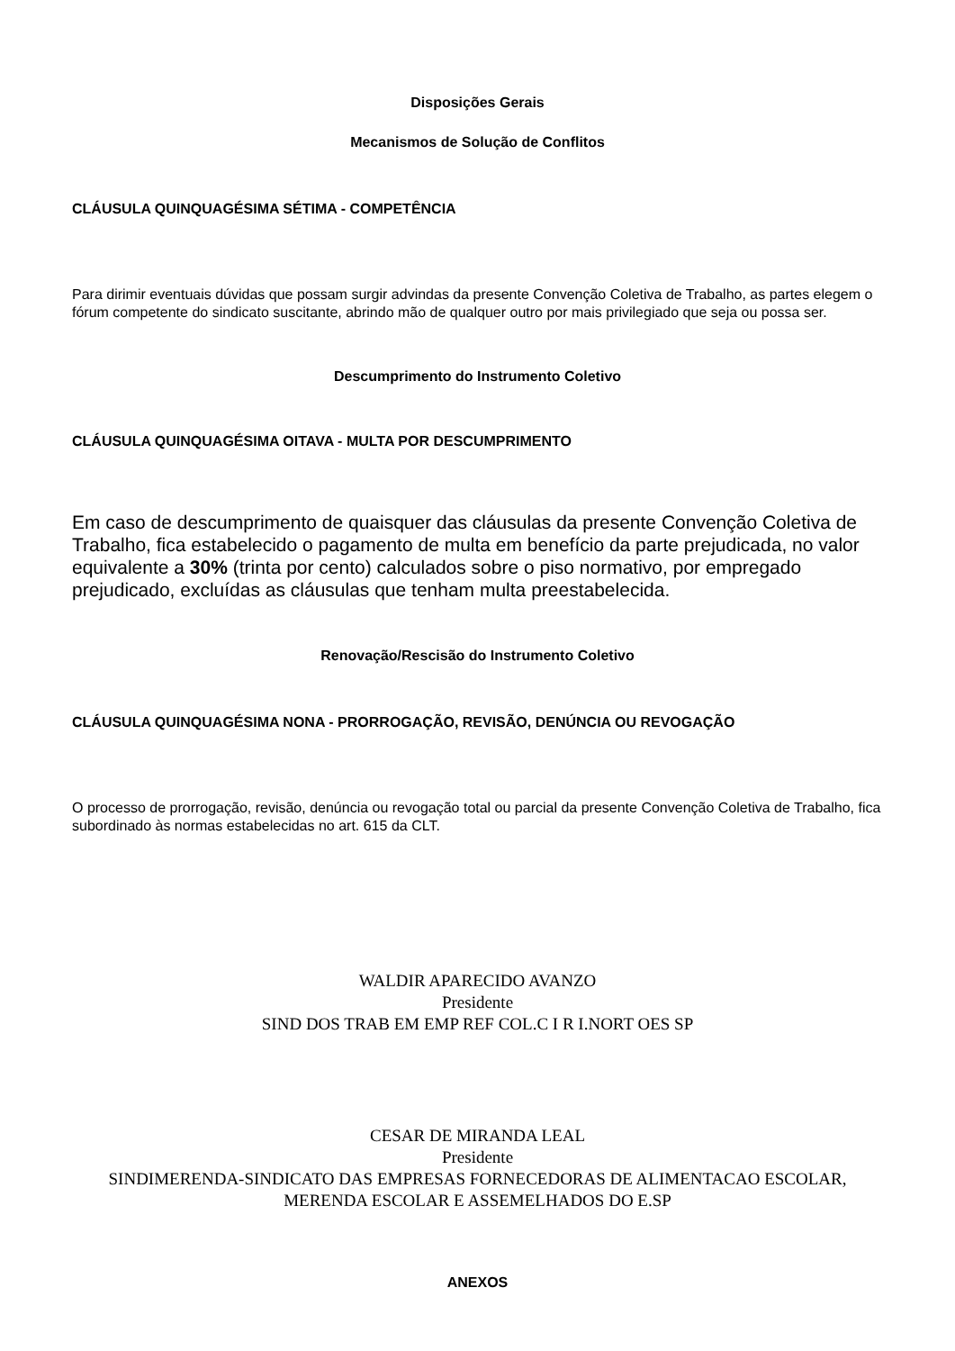Disposições Gerais
Mecanismos de Solução de Conflitos
CLÁUSULA QUINQUAGÉSIMA SÉTIMA - COMPETÊNCIA
Para dirimir eventuais dúvidas que possam surgir advindas da presente Convenção Coletiva de Trabalho, as partes elegem o fórum competente do sindicato suscitante, abrindo mão de qualquer outro por mais privilegiado que seja ou possa ser.
Descumprimento do Instrumento Coletivo
CLÁUSULA QUINQUAGÉSIMA OITAVA - MULTA POR DESCUMPRIMENTO
Em caso de descumprimento de quaisquer das cláusulas da presente Convenção Coletiva de Trabalho, fica estabelecido o pagamento de multa em benefício da parte prejudicada, no valor equivalente a 30% (trinta por cento) calculados sobre o piso normativo, por empregado prejudicado, excluídas as cláusulas que tenham multa preestabelecida.
Renovação/Rescisão do Instrumento Coletivo
CLÁUSULA QUINQUAGÉSIMA NONA - PRORROGAÇÃO, REVISÃO, DENÚNCIA OU REVOGAÇÃO
O processo de prorrogação, revisão, denúncia ou revogação total ou parcial da presente Convenção Coletiva de Trabalho, fica subordinado às normas estabelecidas no art. 615 da CLT.
WALDIR APARECIDO AVANZO
Presidente
SIND DOS TRAB EM EMP REF COL.C I R I.NORT OES SP
CESAR DE MIRANDA LEAL
Presidente
SINDIMERENDA-SINDICATO DAS EMPRESAS FORNECEDORAS DE ALIMENTACAO ESCOLAR, MERENDA ESCOLAR E ASSEMELHADOS DO E.SP
ANEXOS